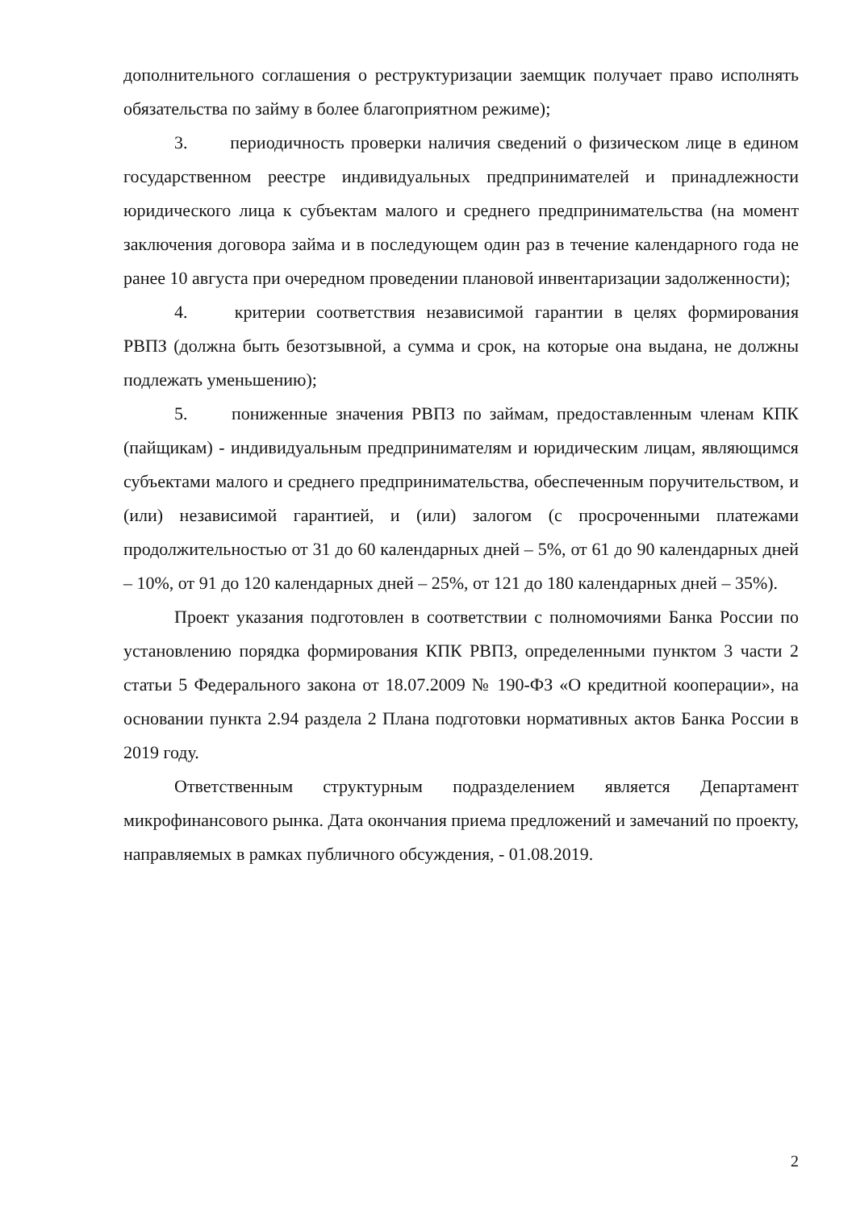дополнительного соглашения о реструктуризации заемщик получает право исполнять обязательства по займу в более благоприятном режиме);
3. периодичность проверки наличия сведений о физическом лице в едином государственном реестре индивидуальных предпринимателей и принадлежности юридического лица к субъектам малого и среднего предпринимательства (на момент заключения договора займа и в последующем один раз в течение календарного года не ранее 10 августа при очередном проведении плановой инвентаризации задолженности);
4. критерии соответствия независимой гарантии в целях формирования РВПЗ (должна быть безотзывной, а сумма и срок, на которые она выдана, не должны подлежать уменьшению);
5. пониженные значения РВПЗ по займам, предоставленным членам КПК (пайщикам) - индивидуальным предпринимателям и юридическим лицам, являющимся субъектами малого и среднего предпринимательства, обеспеченным поручительством, и (или) независимой гарантией, и (или) залогом (с просроченными платежами продолжительностью от 31 до 60 календарных дней – 5%, от 61 до 90 календарных дней – 10%, от 91 до 120 календарных дней – 25%, от 121 до 180 календарных дней – 35%).
Проект указания подготовлен в соответствии с полномочиями Банка России по установлению порядка формирования КПК РВПЗ, определенными пунктом 3 части 2 статьи 5 Федерального закона от 18.07.2009 № 190-ФЗ «О кредитной кооперации», на основании пункта 2.94 раздела 2 Плана подготовки нормативных актов Банка России в 2019 году.
Ответственным структурным подразделением является Департамент микрофинансового рынка. Дата окончания приема предложений и замечаний по проекту, направляемых в рамках публичного обсуждения, - 01.08.2019.
2